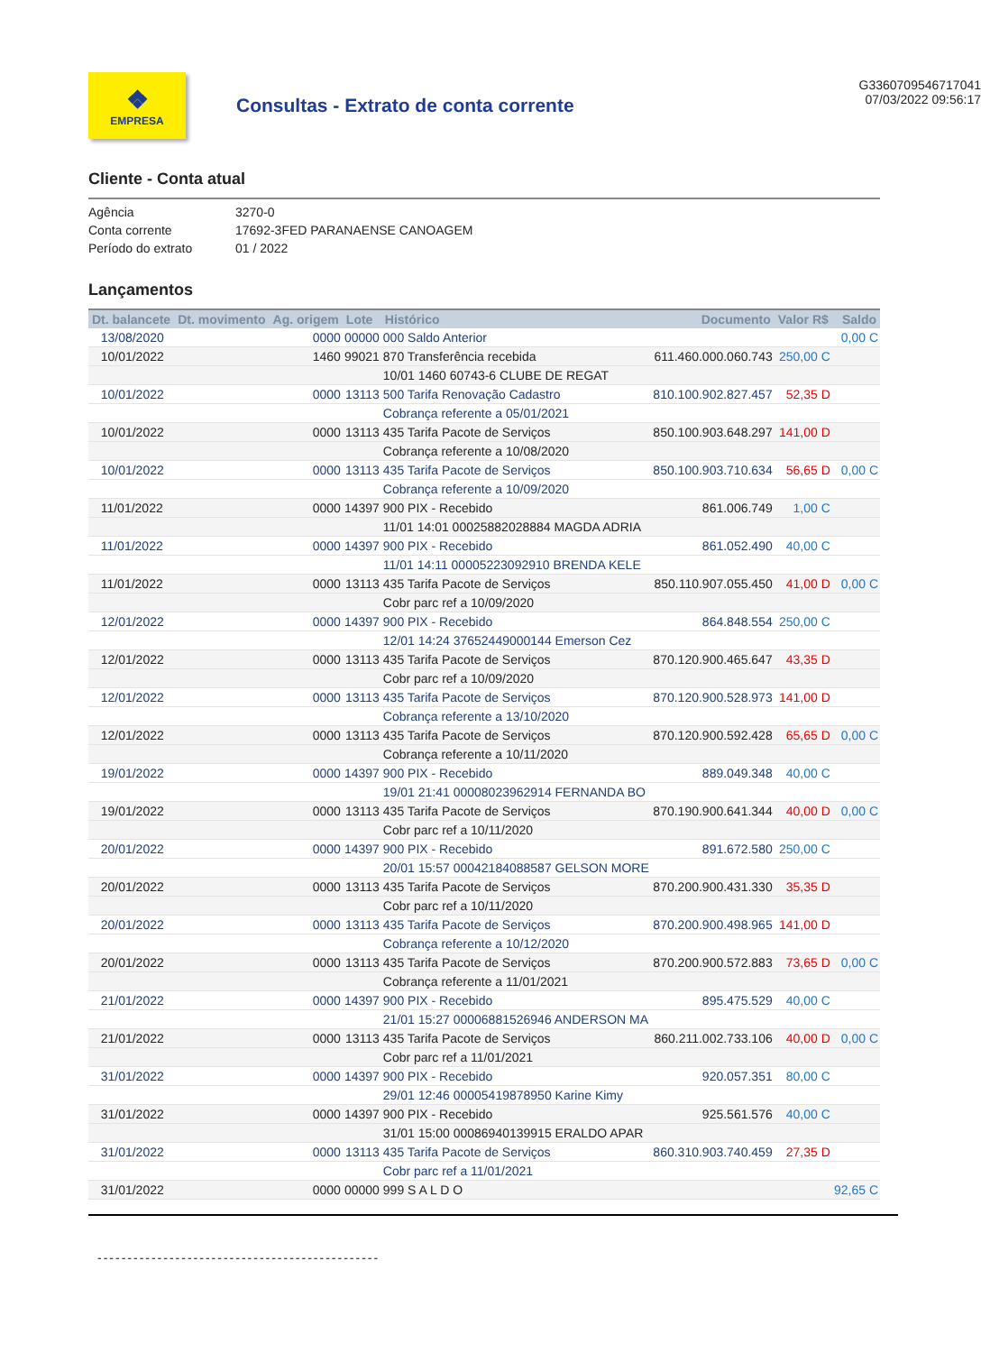❖
EMPRESA
Consultas - Extrato de conta corrente
G3360709546717041
07/03/2022 09:56:17
Cliente - Conta atual
Agência 3270-0
Conta corrente 17692-3FED PARANAENSE CANOAGEM
Período do extrato 01 / 2022
Lançamentos
| Dt. balancete | Dt. movimento | Ag. origem | Lote | Histórico | Documento | Valor R$ | Saldo |
| --- | --- | --- | --- | --- | --- | --- | --- |
| 13/08/2020 | | 0000 | 00000 | 000 Saldo Anterior | | | 0,00 C |
| 10/01/2022 | | 1460 | 99021 | 870 Transferência recebida | 611.460.000.060.743 | 250,00 C | |
| | | | | 10/01 1460 60743-6 CLUBE DE REGAT | | | |
| 10/01/2022 | | 0000 | 13113 | 500 Tarifa Renovação Cadastro | 810.100.902.827.457 | 52,35 D | |
| | | | | Cobrança referente a 05/01/2021 | | | |
| 10/01/2022 | | 0000 | 13113 | 435 Tarifa Pacote de Serviços | 850.100.903.648.297 | 141,00 D | |
| | | | | Cobrança referente a 10/08/2020 | | | |
| 10/01/2022 | | 0000 | 13113 | 435 Tarifa Pacote de Serviços | 850.100.903.710.634 | 56,65 D | 0,00 C |
| | | | | Cobrança referente a 10/09/2020 | | | |
| 11/01/2022 | | 0000 | 14397 | 900 PIX - Recebido | 861.006.749 | 1,00 C | |
| | | | | 11/01 14:01 00025882028884 MAGDA ADRIA | | | |
| 11/01/2022 | | 0000 | 14397 | 900 PIX - Recebido | 861.052.490 | 40,00 C | |
| | | | | 11/01 14:11 00005223092910 BRENDA KELE | | | |
| 11/01/2022 | | 0000 | 13113 | 435 Tarifa Pacote de Serviços | 850.110.907.055.450 | 41,00 D | 0,00 C |
| | | | | Cobr parc ref a 10/09/2020 | | | |
| 12/01/2022 | | 0000 | 14397 | 900 PIX - Recebido | 864.848.554 | 250,00 C | |
| | | | | 12/01 14:24 37652449000144 Emerson Cez | | | |
| 12/01/2022 | | 0000 | 13113 | 435 Tarifa Pacote de Serviços | 870.120.900.465.647 | 43,35 D | |
| | | | | Cobr parc ref a 10/09/2020 | | | |
| 12/01/2022 | | 0000 | 13113 | 435 Tarifa Pacote de Serviços | 870.120.900.528.973 | 141,00 D | |
| | | | | Cobrança referente a 13/10/2020 | | | |
| 12/01/2022 | | 0000 | 13113 | 435 Tarifa Pacote de Serviços | 870.120.900.592.428 | 65,65 D | 0,00 C |
| | | | | Cobrança referente a 10/11/2020 | | | |
| 19/01/2022 | | 0000 | 14397 | 900 PIX - Recebido | 889.049.348 | 40,00 C | |
| | | | | 19/01 21:41 00008023962914 FERNANDA BO | | | |
| 19/01/2022 | | 0000 | 13113 | 435 Tarifa Pacote de Serviços | 870.190.900.641.344 | 40,00 D | 0,00 C |
| | | | | Cobr parc ref a 10/11/2020 | | | |
| 20/01/2022 | | 0000 | 14397 | 900 PIX - Recebido | 891.672.580 | 250,00 C | |
| | | | | 20/01 15:57 00042184088587 GELSON MORE | | | |
| 20/01/2022 | | 0000 | 13113 | 435 Tarifa Pacote de Serviços | 870.200.900.431.330 | 35,35 D | |
| | | | | Cobr parc ref a 10/11/2020 | | | |
| 20/01/2022 | | 0000 | 13113 | 435 Tarifa Pacote de Serviços | 870.200.900.498.965 | 141,00 D | |
| | | | | Cobrança referente a 10/12/2020 | | | |
| 20/01/2022 | | 0000 | 13113 | 435 Tarifa Pacote de Serviços | 870.200.900.572.883 | 73,65 D | 0,00 C |
| | | | | Cobrança referente a 11/01/2021 | | | |
| 21/01/2022 | | 0000 | 14397 | 900 PIX - Recebido | 895.475.529 | 40,00 C | |
| | | | | 21/01 15:27 00006881526946 ANDERSON MA | | | |
| 21/01/2022 | | 0000 | 13113 | 435 Tarifa Pacote de Serviços | 860.211.002.733.106 | 40,00 D | 0,00 C |
| | | | | Cobr parc ref a 11/01/2021 | | | |
| 31/01/2022 | | 0000 | 14397 | 900 PIX - Recebido | 920.057.351 | 80,00 C | |
| | | | | 29/01 12:46 00005419878950 Karine Kimy | | | |
| 31/01/2022 | | 0000 | 14397 | 900 PIX - Recebido | 925.561.576 | 40,00 C | |
| | | | | 31/01 15:00 00086940139915 ERALDO APAR | | | |
| 31/01/2022 | | 0000 | 13113 | 435 Tarifa Pacote de Serviços | 860.310.903.740.459 | 27,35 D | |
| | | | | Cobr parc ref a 11/01/2021 | | | |
| 31/01/2022 | | 0000 | 00000 | 999 S A L D O | | | 92,65 C |
-----------------------------------------------